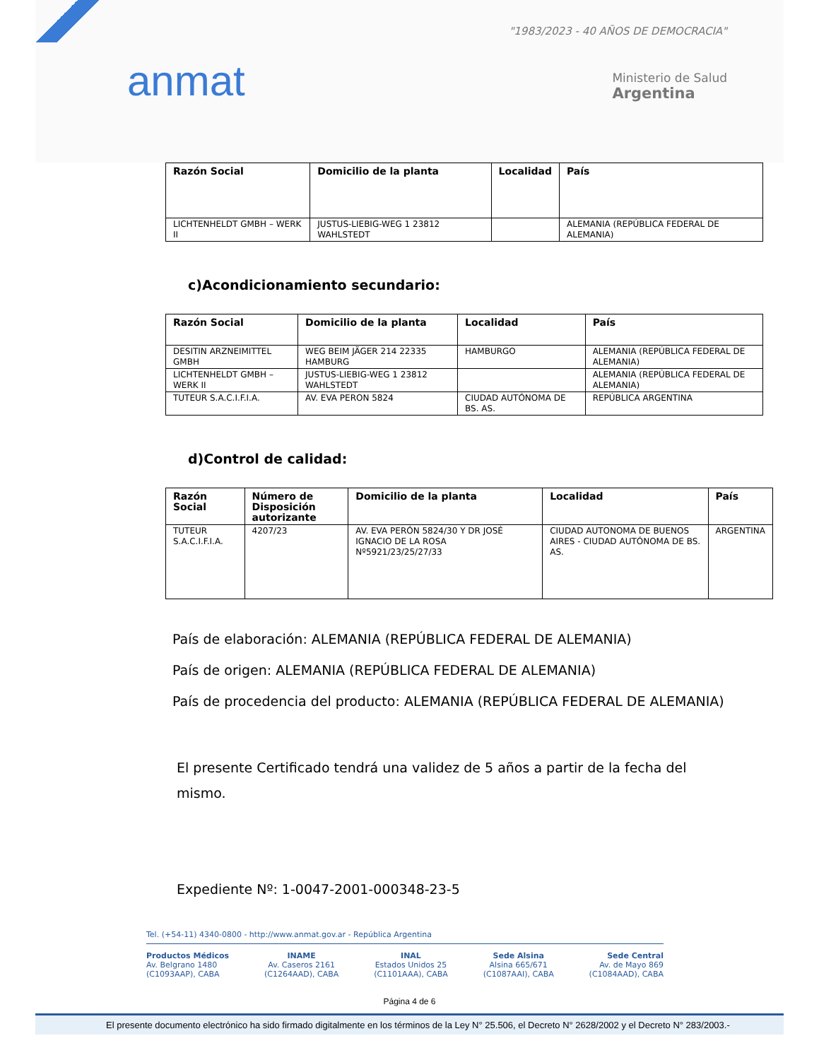anmat
"1983/2023 - 40 AÑOS DE DEMOCRACIA"
Ministerio de Salud
Argentina
| Razón Social | Domicilio de la planta | Localidad | País |
| --- | --- | --- | --- |
| LICHTENHELDT GMBH – WERK II | JUSTUS-LIEBIG-WEG 1 23812 WAHLSTEDT | | ALEMANIA (REPÚBLICA FEDERAL DE ALEMANIA) |
c)Acondicionamiento secundario:
| Razón Social | Domicilio de la planta | Localidad | País |
| --- | --- | --- | --- |
| DESITIN ARZNEIMITTEL GMBH | WEG BEIM JÄGER 214 22335 HAMBURG | HAMBURGO | ALEMANIA (REPÚBLICA FEDERAL DE ALEMANIA) |
| LICHTENHELDT GMBH – WERK II | JUSTUS-LIEBIG-WEG 1 23812 WAHLSTEDT | | ALEMANIA (REPÚBLICA FEDERAL DE ALEMANIA) |
| TUTEUR S.A.C.I.F.I.A. | AV. EVA PERON 5824 | CIUDAD AUTÓNOMA DE BS. AS. | REPÚBLICA ARGENTINA |
d)Control de calidad:
| Razón Social | Número de Disposición autorizante | Domicilio de la planta | Localidad | País |
| --- | --- | --- | --- | --- |
| TUTEUR S.A.C.I.F.I.A. | 4207/23 | AV. EVA PERÓN 5824/30 Y DR JOSÉ IGNACIO DE LA ROSA Nº5921/23/25/27/33 | CIUDAD AUTONOMA DE BUENOS AIRES - CIUDAD AUTÓNOMA DE BS. AS. | ARGENTINA |
País de elaboración: ALEMANIA (REPÚBLICA FEDERAL DE ALEMANIA)
País de origen: ALEMANIA (REPÚBLICA FEDERAL DE ALEMANIA)
País de procedencia del producto: ALEMANIA (REPÚBLICA FEDERAL DE ALEMANIA)
El presente Certificado tendrá una validez de 5 años a partir de la fecha del mismo.
Expediente Nº: 1-0047-2001-000348-23-5
Tel. (+54-11) 4340-0800 - http://www.anmat.gov.ar - República Argentina
Productos Médicos
Av. Belgrano 1480
(C1093AAP), CABA
INAME
Av. Caseros 2161
(C1264AAD), CABA
INAL
Estados Unidos 25
(C1101AAA), CABA
Sede Alsina
Alsina 665/671
(C1087AAI), CABA
Sede Central
Av. de Mayo 869
(C1084AAD), CABA
Página 4 de 6
El presente documento electrónico ha sido firmado digitalmente en los términos de la Ley N° 25.506, el Decreto N° 2628/2002 y el Decreto N° 283/2003.-